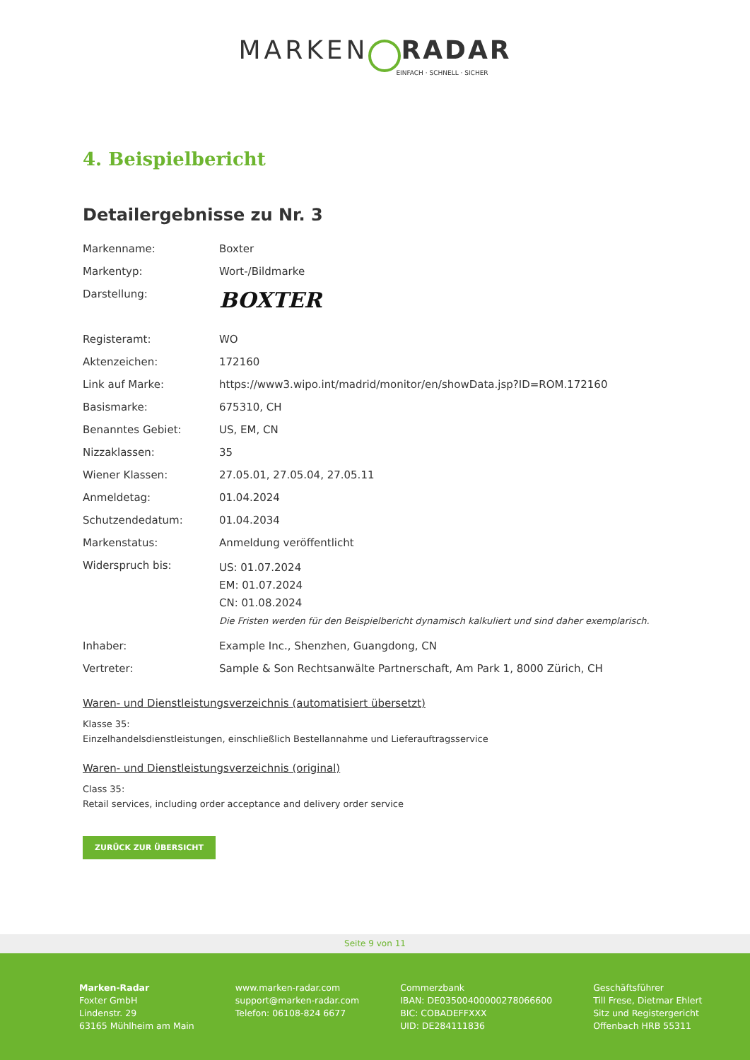MARKEN RADAR
EINFACH · SCHNELL · SICHER
4. Beispielbericht
Detailergebnisse zu Nr. 3
| Markenname: | Boxter |
| Markentyp: | Wort-/Bildmarke |
| Darstellung: | BOXTER |
| Registeramt: | WO |
| Aktenzeichen: | 172160 |
| Link auf Marke: | https://www3.wipo.int/madrid/monitor/en/showData.jsp?ID=ROM.172160 |
| Basismarke: | 675310, CH |
| Benanntes Gebiet: | US, EM, CN |
| Nizzaklassen: | 35 |
| Wiener Klassen: | 27.05.01, 27.05.04, 27.05.11 |
| Anmeldetag: | 01.04.2024 |
| Schutzendedatum: | 01.04.2034 |
| Markenstatus: | Anmeldung veröffentlicht |
| Widerspruch bis: | US: 01.07.2024 EM: 01.07.2024 CN: 01.08.2024 Die Fristen werden für den Beispielbericht dynamisch kalkuliert und sind daher exemplarisch. |
| Inhaber: | Example Inc., Shenzhen, Guangdong, CN |
| Vertreter: | Sample & Son Rechtsanwälte Partnerschaft, Am Park 1, 8000 Zürich, CH |
Waren- und Dienstleistungsverzeichnis (automatisiert übersetzt)
Klasse 35:
Einzelhandelsdienstleistungen, einschließlich Bestellannahme und Lieferauftragsservice
Waren- und Dienstleistungsverzeichnis (original)
Class 35:
Retail services, including order acceptance and delivery order service
ZURÜCK ZUR ÜBERSICHT
Seite 9 von 11
Marken-Radar
Foxter GmbH
Lindenstr. 29
63165 Mühlheim am Main
www.marken-radar.com
support@marken-radar.com
Telefon: 06108-824 6677
Commerzbank
IBAN: DE03500400000278066600
BIC: COBADEFFXXX
UID: DE284111836
Geschäftsführer
Till Frese, Dietmar Ehlert
Sitz und Registergericht
Offenbach HRB 55311